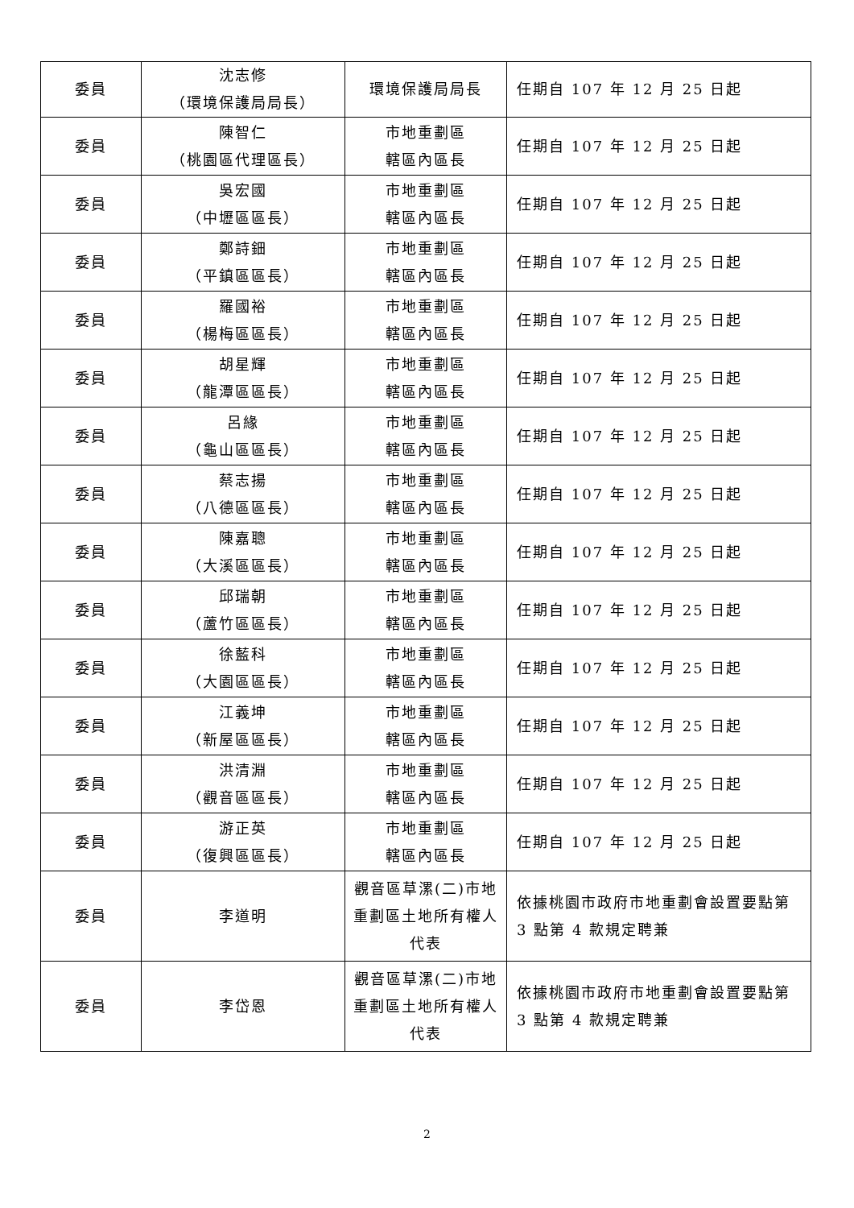| 委員 | 沈志修 （環境保護局局長） | 環境保護局局長 | 任期自 107 年 12 月 25 日起 |
| 委員 | 陳智仁 （桃園區代理區長） | 市地重劃區 轄區內區長 | 任期自 107 年 12 月 25 日起 |
| 委員 | 吳宏國 （中壢區區長） | 市地重劃區 轄區內區長 | 任期自 107 年 12 月 25 日起 |
| 委員 | 鄭詩鈿 （平鎮區區長） | 市地重劃區 轄區內區長 | 任期自 107 年 12 月 25 日起 |
| 委員 | 羅國裕 （楊梅區區長） | 市地重劃區 轄區內區長 | 任期自 107 年 12 月 25 日起 |
| 委員 | 胡星輝 （龍潭區區長） | 市地重劃區 轄區內區長 | 任期自 107 年 12 月 25 日起 |
| 委員 | 呂緣 （龜山區區長） | 市地重劃區 轄區內區長 | 任期自 107 年 12 月 25 日起 |
| 委員 | 蔡志揚 （八德區區長） | 市地重劃區 轄區內區長 | 任期自 107 年 12 月 25 日起 |
| 委員 | 陳嘉聰 （大溪區區長） | 市地重劃區 轄區內區長 | 任期自 107 年 12 月 25 日起 |
| 委員 | 邱瑞朝 （蘆竹區區長） | 市地重劃區 轄區內區長 | 任期自 107 年 12 月 25 日起 |
| 委員 | 徐藍科 （大園區區長） | 市地重劃區 轄區內區長 | 任期自 107 年 12 月 25 日起 |
| 委員 | 江義坤 （新屋區區長） | 市地重劃區 轄區內區長 | 任期自 107 年 12 月 25 日起 |
| 委員 | 洪清淵 （觀音區區長） | 市地重劃區 轄區內區長 | 任期自 107 年 12 月 25 日起 |
| 委員 | 游正英 （復興區區長） | 市地重劃區 轄區內區長 | 任期自 107 年 12 月 25 日起 |
| 委員 | 李道明 | 觀音區草漯(二)市地重劃區土地所有權人代表 | 依據桃園市政府市地重劃會設置要點第 3 點第 4 款規定聘兼 |
| 委員 | 李岱恩 | 觀音區草漯(二)市地重劃區土地所有權人代表 | 依據桃園市政府市地重劃會設置要點第 3 點第 4 款規定聘兼 |
2